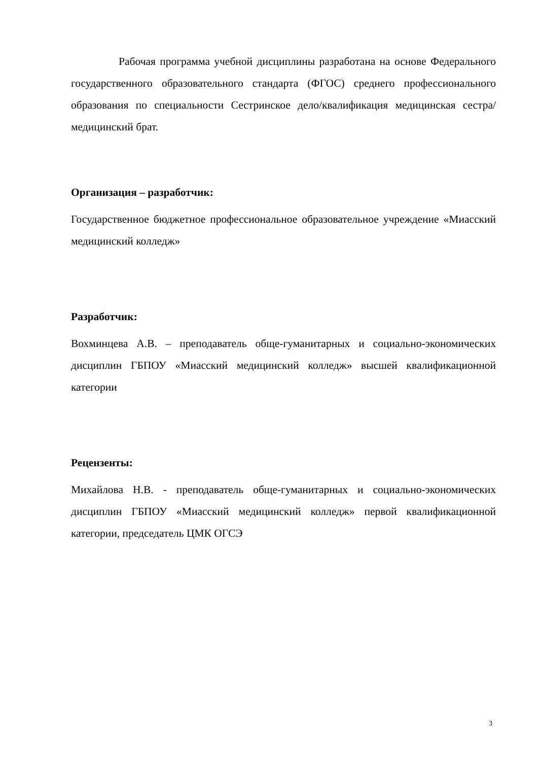Рабочая программа учебной дисциплины разработана на основе Федерального государственного образовательного стандарта (ФГОС) среднего профессионального образования по специальности Сестринское дело/квалификация медицинская сестра/медицинский брат.
Организация – разработчик:
Государственное бюджетное профессиональное образовательное учреждение «Миасский медицинский колледж»
Разработчик:
Вохминцева А.В. – преподаватель обще-гуманитарных и социально-экономических дисциплин ГБПОУ «Миасский медицинский колледж» высшей квалификационной категории
Рецензенты:
Михайлова Н.В. - преподаватель обще-гуманитарных и социально-экономических дисциплин ГБПОУ «Миасский медицинский колледж» первой квалификационной категории, председатель ЦМК ОГСЭ
3